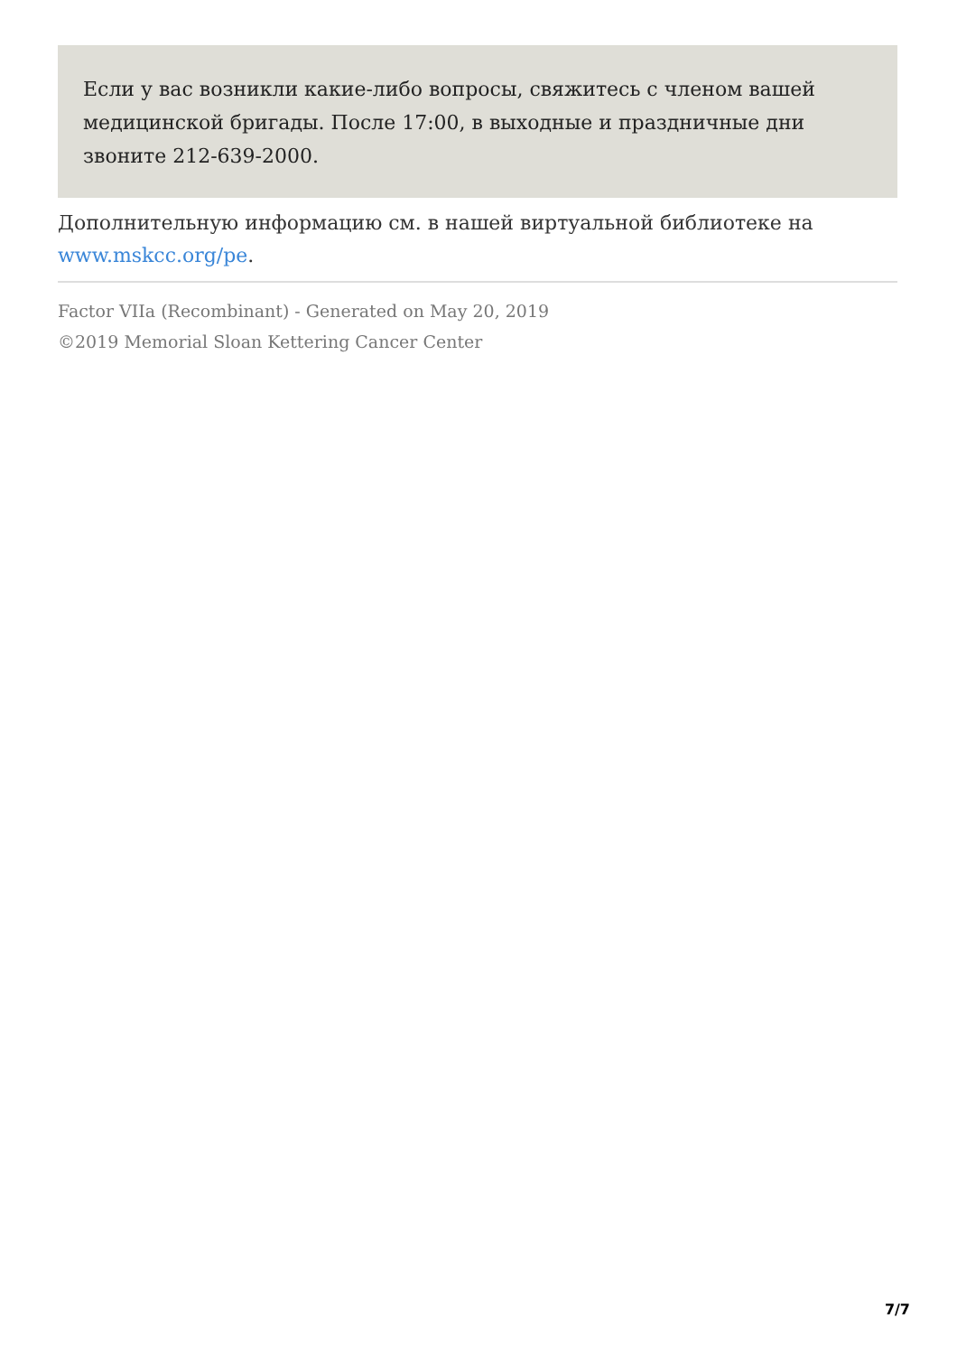Если у вас возникли какие-либо вопросы, свяжитесь с членом вашей медицинской бригады. После 17:00, в выходные и праздничные дни звоните 212-639-2000.
Дополнительную информацию см. в нашей виртуальной библиотеке на www.mskcc.org/pe.
Factor VIIa (Recombinant) - Generated on May 20, 2019
©2019 Memorial Sloan Kettering Cancer Center
7/7